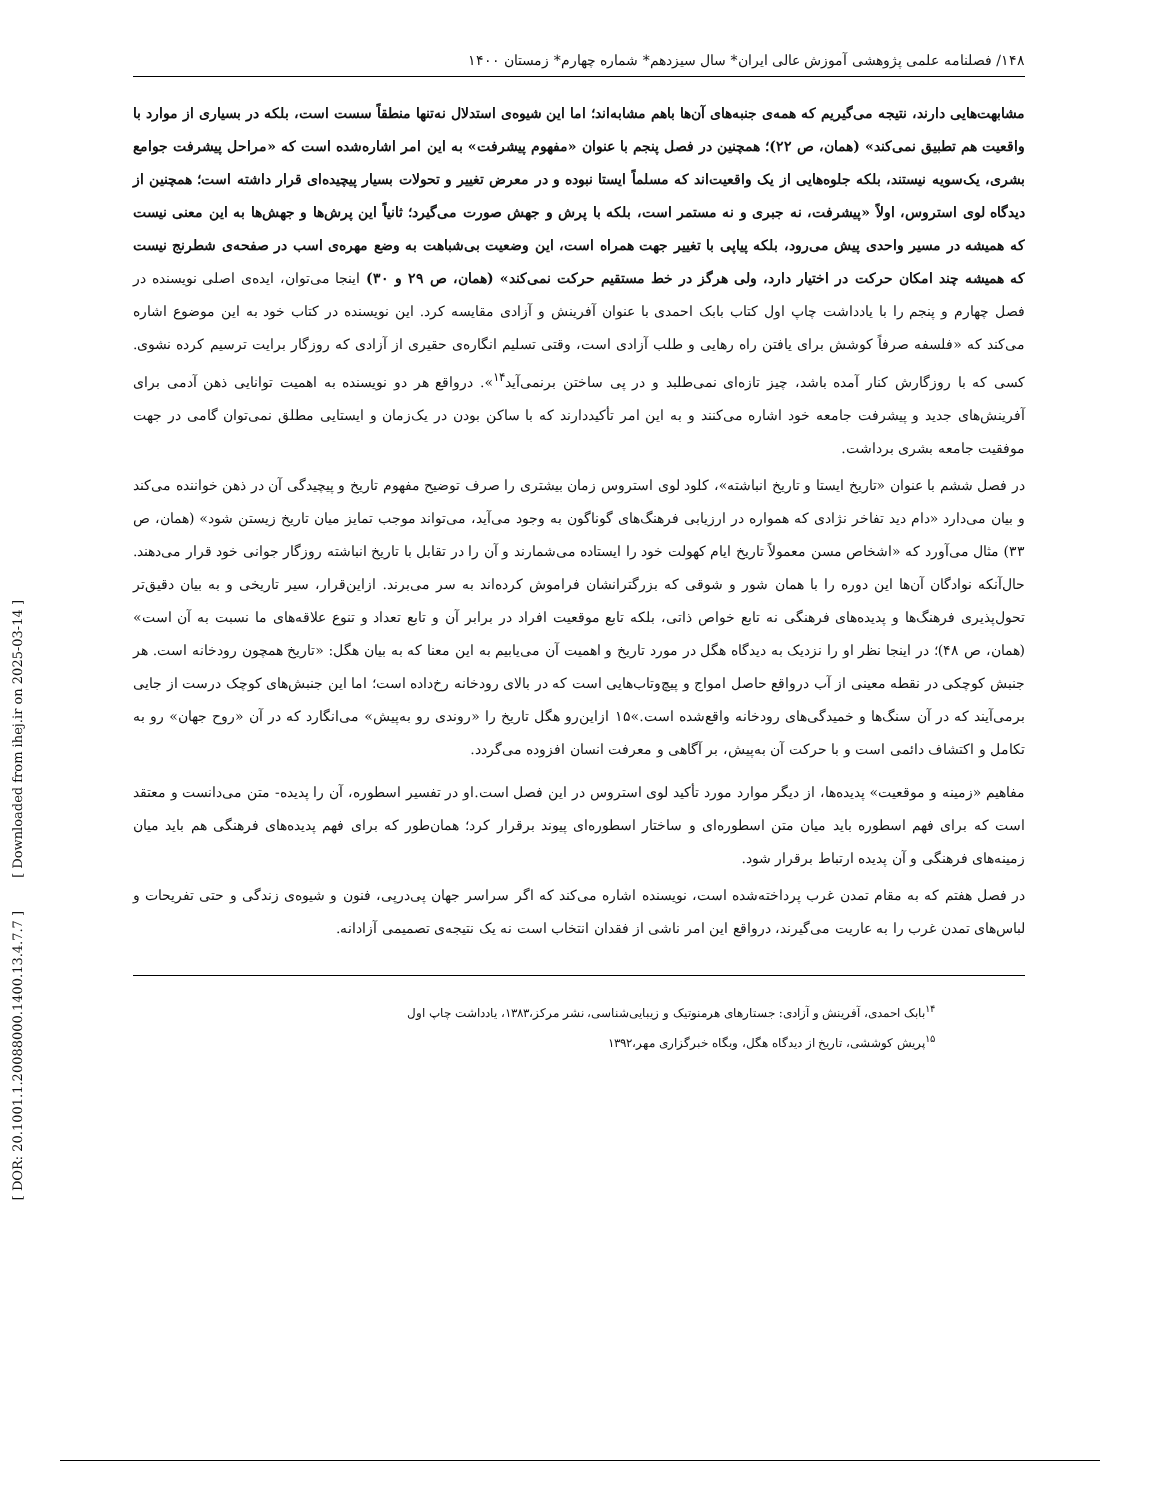[ DOR: 20.1001.1.20088000.1400.13.4.7.7 ] [ Downloaded from ihej.ir on 2025-03-14 ]
۱۴۸/ فصلنامه علمی پژوهشی آموزش عالی ایران* سال سیزدهم* شماره چهارم* زمستان ۱۴۰۰
مشابهت‌هایی دارند، نتیجه می‌گیریم که همه‌ی جنبه‌های آن‌ها باهم مشابه‌اند؛ اما این شیوه‌ی استدلال نه‌تنها منطقاً سست است، بلکه در بسیاری از موارد با واقعیت هم تطبیق نمی‌کند» (همان، ص ۲۲)؛ همچنین در فصل پنجم با عنوان «مفهوم پیشرفت» به این امر اشاره‌شده است که «مراحل پیشرفت جوامع بشری، یک‌سویه نیستند، بلکه جلوه‌هایی از یک واقعیت‌اند که مسلماً ایستا نبوده و در معرض تغییر و تحولات بسیار پیچیده‌ای قرار داشته است؛ همچنین از دیدگاه لوی استروس، اولاً «پیشرفت، نه جبری و نه مستمر است، بلکه با پرش و جهش صورت می‌گیرد؛ ثانیاً این پرش‌ها و جهش‌ها به این معنی نیست که همیشه در مسیر واحدی پیش می‌رود، بلکه پیاپی با تغییر جهت همراه است، این وضعیت بی‌شباهت به وضع مهره‌ی اسب در صفحه‌ی شطرنج نیست که همیشه چند امکان حرکت در اختیار دارد، ولی هرگز در خط مستقیم حرکت نمی‌کند» (همان، ص ۲۹ و ۳۰) اینجا می‌توان، ایده‌ی اصلی نویسنده در فصل چهارم و پنجم را با یادداشت چاپ اول کتاب بابک احمدی با عنوان آفرینش و آزادی مقایسه کرد. این نویسنده در کتاب خود به این موضوع اشاره می‌کند که «فلسفه صرفاً کوشش برای یافتن راه رهایی و طلب آزادی است، وقتی تسلیم انگاره‌ی حقیری از آزادی که روزگار برایت ترسیم کرده نشوی. کسی که با روزگارش کنار آمده باشد، چیز تازه‌ای نمی‌طلبد و در پی ساختن برنمی‌آید<sup>۱۴</sup>». درواقع هر دو نویسنده به اهمیت توانایی ذهن آدمی برای آفرینش‌های جدید و پیشرفت جامعه خود اشاره می‌کنند و به این امر تأکیددارند که با ساکن بودن در یک‌زمان و ایستایی مطلق نمی‌توان گامی در جهت موفقیت جامعه بشری برداشت.
در فصل ششم با عنوان «تاریخ ایستا و تاریخ انباشته»، کلود لوی استروس زمان بیشتری را صرف توضیح مفهوم تاریخ و پیچیدگی آن در ذهن خواننده می‌کند و بیان می‌دارد «دام دید تفاخر نژادی که همواره در ارزیابی فرهنگ‌های گوناگون به وجود می‌آید، می‌تواند موجب تمایز میان تاریخ زیستن شود» (همان، ص ۳۳) مثال می‌آورد که «اشخاص مسن معمولاً تاریخ ایام کهولت خود را ایستاده می‌شمارند و آن را در تقابل با تاریخ انباشته روزگار جوانی خود قرار می‌دهند. حال‌آنکه نوادگان آن‌ها این دوره را با همان شور و شوقی که بزرگترانشان فراموش کرده‌اند به سر می‌برند. ازاین‌قرار، سیر تاریخی و به بیان دقیق‌تر تحول‌پذیری فرهنگ‌ها و پدیده‌های فرهنگی نه تابع خواص ذاتی، بلکه تابع موقعیت افراد در برابر آن و تابع تعداد و تنوع علاقه‌های ما نسبت به آن است» (همان، ص ۴۸)؛ در اینجا نظر او را نزدیک به دیدگاه هگل در مورد تاریخ و اهمیت آن می‌یابیم به این معنا که به بیان هگل: «تاریخ همچون رودخانه است. هر جنبش کوچکی در نقطه معینی از آب درواقع حاصل امواج و پیچ‌وتاب‌هایی است که در بالای رودخانه رخ‌داده است؛ اما این جنبش‌های کوچک درست از جایی برمی‌آیند که در آن سنگ‌ها و خمیدگی‌های رودخانه واقع‌شده است.»۱۵ ازاین‌رو هگل تاریخ را «روندی رو به‌پیش» می‌انگارد که در آن «روح جهان» رو به تکامل و اکتشاف دائمی است و با حرکت آن به‌پیش، بر آگاهی و معرفت انسان افزوده می‌گردد.
مفاهیم «زمینه و موقعیت» پدیده‌ها، از دیگر موارد مورد تأکید لوی استروس در این فصل است.او در تفسیر اسطوره، آن را پدیده- متن می‌دانست و معتقد است که برای فهم اسطوره باید میان متن اسطوره‌ای و ساختار اسطوره‌ای پیوند برقرار کرد؛ همان‌طور که برای فهم پدیده‌های فرهنگی هم باید میان زمینه‌های فرهنگی و آن پدیده ارتباط برقرار شود.
در فصل هفتم که به مقام تمدن غرب پرداخته‌شده است، نویسنده اشاره می‌کند که اگر سراسر جهان پی‌درپی، فنون و شیوه‌ی زندگی و حتی تفریحات و لباس‌های تمدن غرب را به عاریت می‌گیرند، درواقع این امر ناشی از فقدان انتخاب است نه یک نتیجه‌ی تصمیمی آزادانه.
<sup>۱۴</sup> بابک احمدی، آفرینش و آزادی: جستارهای هرمنوتیک و زیبایی‌شناسی، نشر مرکز،۱۳۸۳، یادداشت چاپ اول
<sup>۱۵</sup> پریش کوششی، تاریخ از دیدگاه هگل، وبگاه خبرگزاری مهر،۱۳۹۲